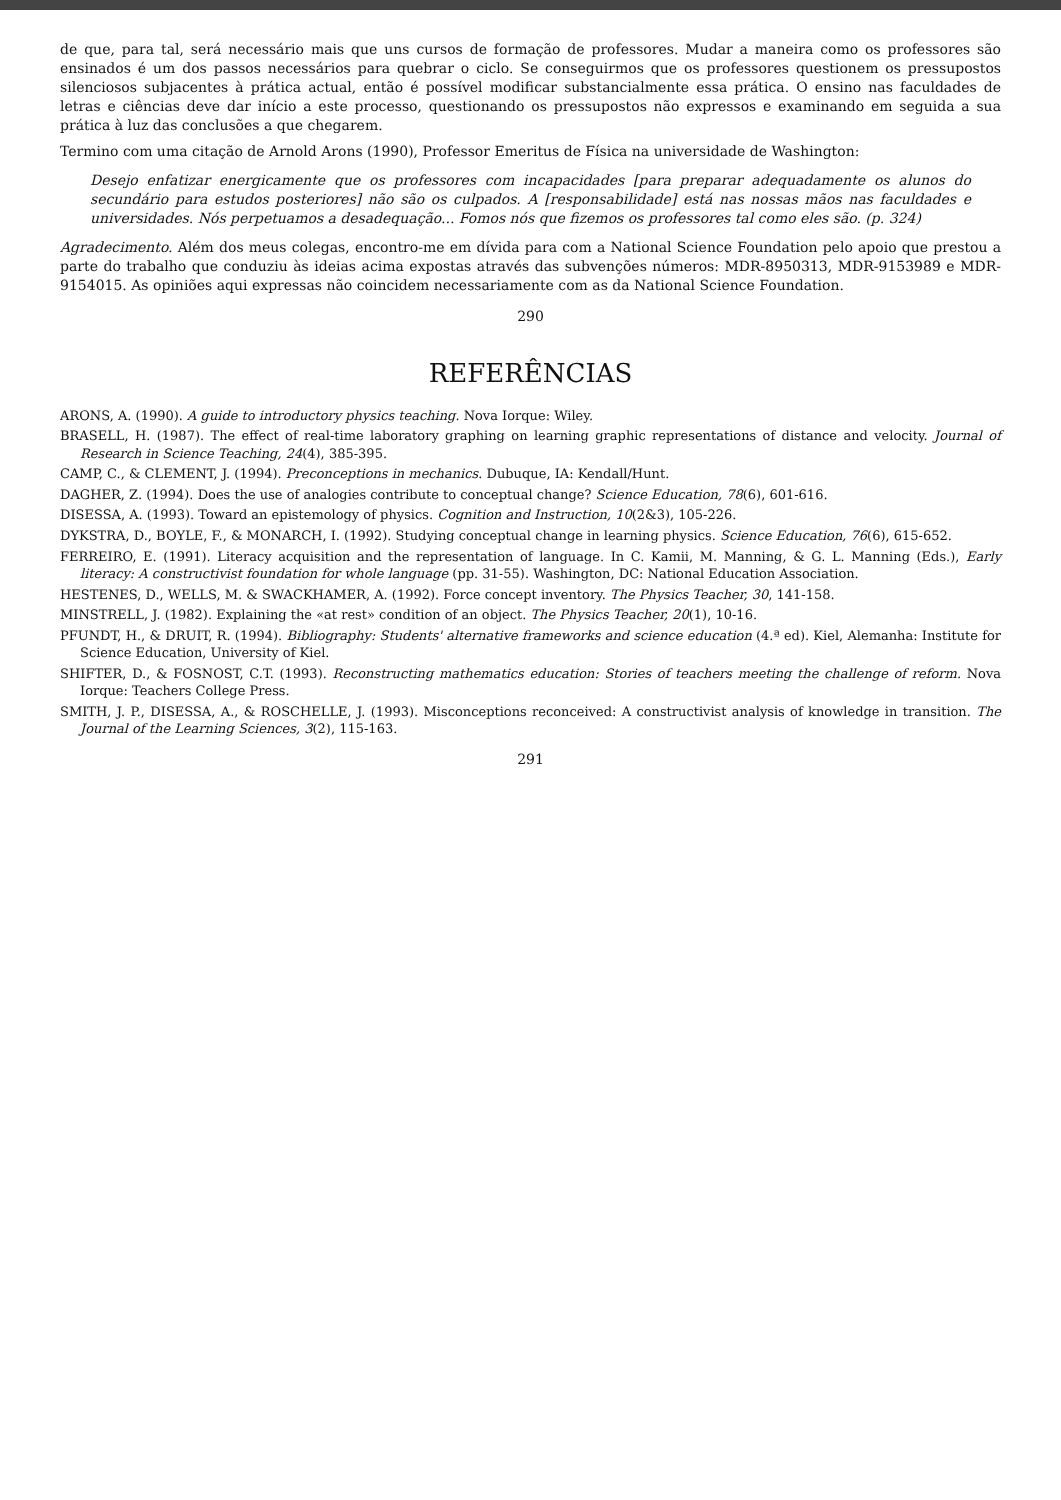de que, para tal, será necessário mais que uns cursos de formação de professores. Mudar a maneira como os professores são ensinados é um dos passos necessários para quebrar o ciclo. Se conseguirmos que os professores questionem os pressupostos silenciosos subjacentes à prática actual, então é possível modificar substancialmente essa prática. O ensino nas faculdades de letras e ciências deve dar início a este processo, questionando os pressupostos não expressos e examinando em seguida a sua prática à luz das conclusões a que chegarem.
Termino com uma citação de Arnold Arons (1990), Professor Emeritus de Física na universidade de Washington:
Desejo enfatizar energicamente que os professores com incapacidades [para preparar adequadamente os alunos do secundário para estudos posteriores] não são os culpados. A [responsabilidade] está nas nossas mãos nas faculdades e universidades. Nós perpetuamos a desadequação... Fomos nós que fizemos os professores tal como eles são. (p. 324)
Agradecimento. Além dos meus colegas, encontro-me em dívida para com a National Science Foundation pelo apoio que prestou a parte do trabalho que conduziu às ideias acima expostas através das subvenções números: MDR-8950313, MDR-9153989 e MDR-9154015. As opiniões aqui expressas não coincidem necessariamente com as da National Science Foundation.
290
REFERÊNCIAS
ARONS, A. (1990). A guide to introductory physics teaching. Nova Iorque: Wiley.
BRASELL, H. (1987). The effect of real-time laboratory graphing on learning graphic representations of distance and velocity. Journal of Research in Science Teaching, 24(4), 385-395.
CAMP, C., & CLEMENT, J. (1994). Preconceptions in mechanics. Dubuque, IA: Kendall/Hunt.
DAGHER, Z. (1994). Does the use of analogies contribute to conceptual change? Science Education, 78(6), 601-616.
DISESSA, A. (1993). Toward an epistemology of physics. Cognition and Instruction, 10(2&3), 105-226.
DYKSTRA, D., BOYLE, F., & MONARCH, I. (1992). Studying conceptual change in learning physics. Science Education, 76(6), 615-652.
FERREIRO, E. (1991). Literacy acquisition and the representation of language. In C. Kamii, M. Manning, & G. L. Manning (Eds.), Early literacy: A constructivist foundation for whole language (pp. 31-55). Washington, DC: National Education Association.
HESTENES, D., WELLS, M. & SWACKHAMER, A. (1992). Force concept inventory. The Physics Teacher, 30, 141-158.
MINSTRELL, J. (1982). Explaining the «at rest» condition of an object. The Physics Teacher, 20(1), 10-16.
PFUNDT, H., & DRUIT, R. (1994). Bibliography: Students' alternative frameworks and science education (4.ª ed). Kiel, Alemanha: Institute for Science Education, University of Kiel.
SHIFTER, D., & FOSNOST, C.T. (1993). Reconstructing mathematics education: Stories of teachers meeting the challenge of reform. Nova Iorque: Teachers College Press.
SMITH, J. P., DISESSA, A., & ROSCHELLE, J. (1993). Misconceptions reconceived: A constructivist analysis of knowledge in transition. The Journal of the Learning Sciences, 3(2), 115-163.
291